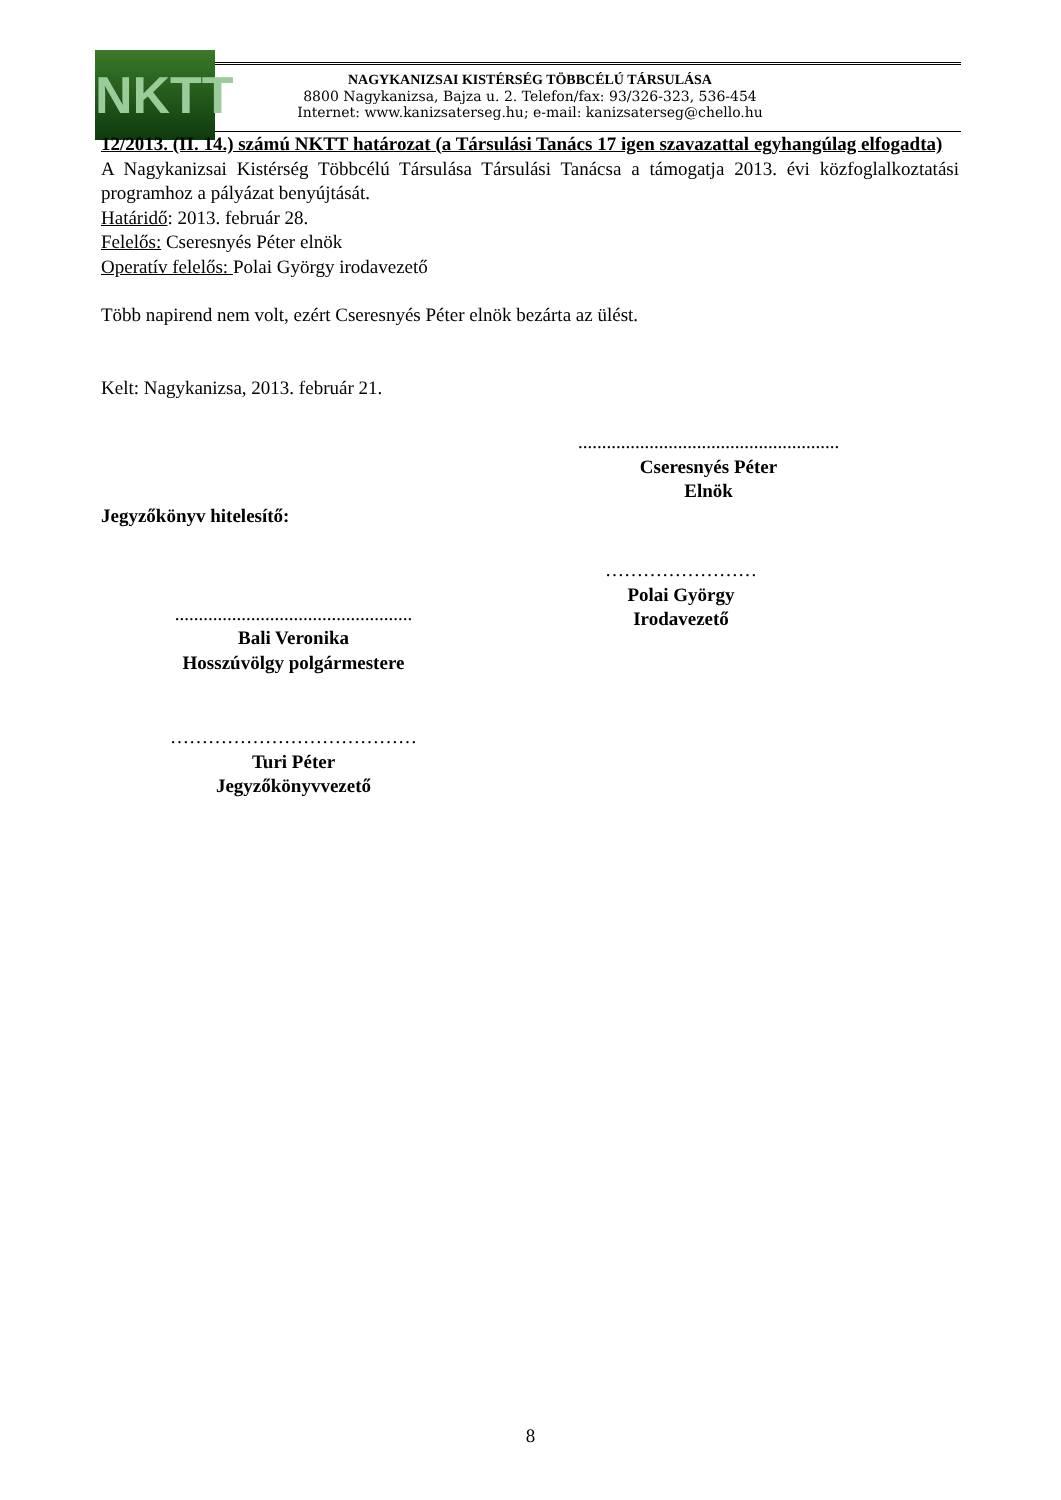NKTT
NAGYKANIZSAI KISTÉRSÉG TÖBBCÉLÚ TÁRSULÁSA
8800 Nagykanizsa, Bajza u. 2. Telefon/fax: 93/326-323, 536-454
Internet: www.kanizsaterseg.hu; e-mail: kanizsaterseg@chello.hu
12/2013. (II. 14.) számú NKTT határozat (a Társulási Tanács 17 igen szavazattal egyhangúlag elfogadta)
A Nagykanizsai Kistérség Többcélú Társulása Társulási Tanácsa a támogatja 2013. évi közfoglalkoztatási programhoz a pályázat benyújtását.
Határidő: 2013. február 28.
Felelős: Cseresnyés Péter elnök
Operatív felelős: Polai György irodavezető
Több napirend nem volt, ezért Cseresnyés Péter elnök bezárta az ülést.
Kelt: Nagykanizsa, 2013. február 21.
.......................................................
Cseresnyés Péter
Elnök
Jegyzőkönyv hitelesítő:
……………………
Polai György
Irodavezető
..................................................
Bali Veronika
Hosszúvölgy polgármestere
…………………………………
Turi Péter
Jegyzőkönyvvezető
8